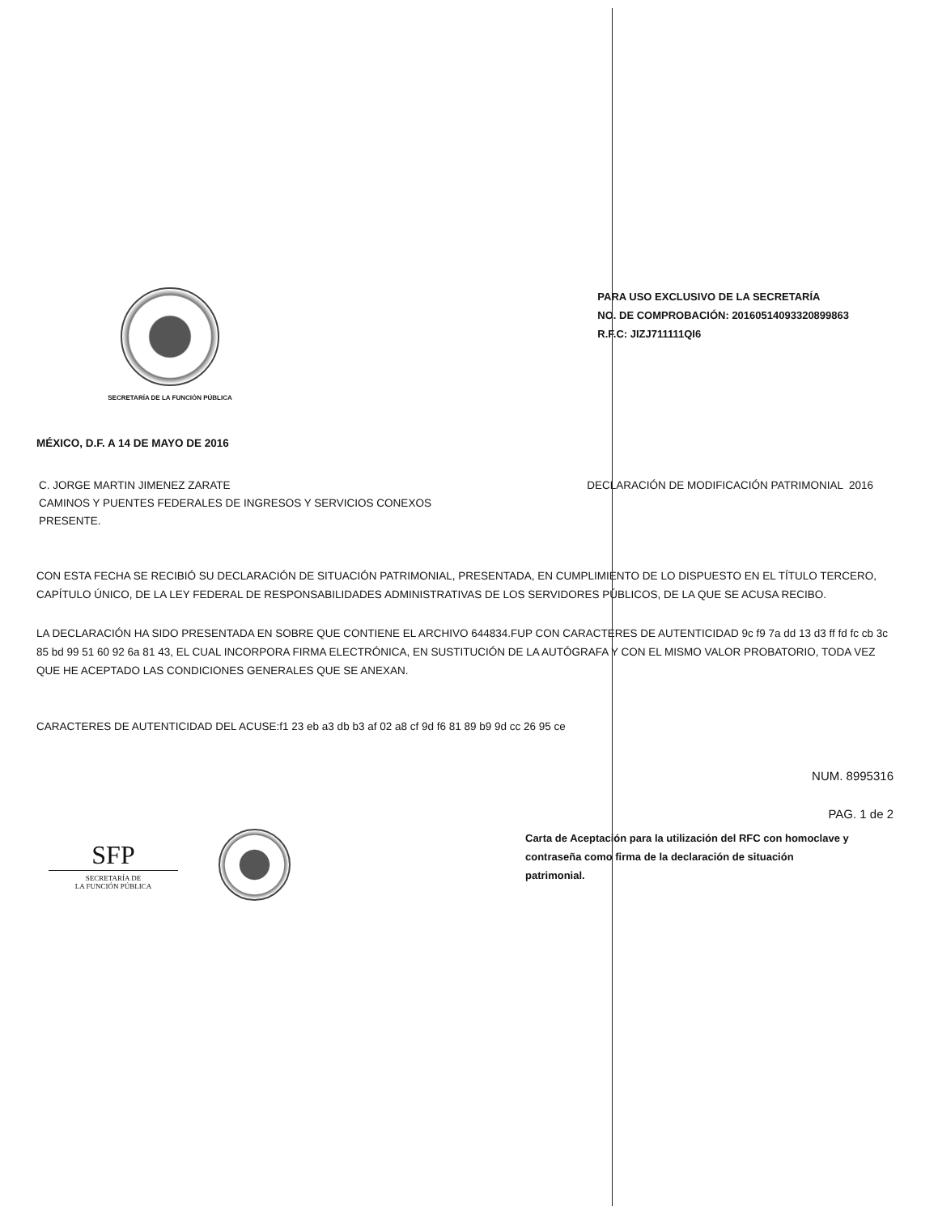SECRETARÍA DE LA FUNCIÓN PÚBLICA
PARA USO EXCLUSIVO DE LA SECRETARÍA
NO. DE COMPROBACIÓN: 20160514093320899863
R.F.C: JIZJ711111QI6
MÉXICO, D.F. A 14 DE MAYO DE 2016
C. JORGE MARTIN JIMENEZ ZARATE
CAMINOS Y PUENTES FEDERALES DE INGRESOS Y SERVICIOS CONEXOS
PRESENTE.
DECLARACIÓN DE MODIFICACIÓN PATRIMONIAL 2016
CON ESTA FECHA SE RECIBIÓ SU DECLARACIÓN DE SITUACIÓN PATRIMONIAL, PRESENTADA, EN CUMPLIMIENTO DE LO DISPUESTO EN EL TÍTULO TERCERO, CAPÍTULO ÚNICO, DE LA LEY FEDERAL DE RESPONSABILIDADES ADMINISTRATIVAS DE LOS SERVIDORES PÚBLICOS, DE LA QUE SE ACUSA RECIBO.
LA DECLARACIÓN HA SIDO PRESENTADA EN SOBRE QUE CONTIENE EL ARCHIVO 644834.FUP CON CARACTERES DE AUTENTICIDAD 9c f9 7a dd 13 d3 ff fd fc cb 3c 85 bd 99 51 60 92 6a 81 43, EL CUAL INCORPORA FIRMA ELECTRÓNICA, EN SUSTITUCIÓN DE LA AUTÓGRAFA Y CON EL MISMO VALOR PROBATORIO, TODA VEZ QUE HE ACEPTADO LAS CONDICIONES GENERALES QUE SE ANEXAN.
CARACTERES DE AUTENTICIDAD DEL ACUSE:f1 23 eb a3 db b3 af 02 a8 cf 9d f6 81 89 b9 9d cc 26 95 ce
NUM. 8995316
PAG. 1 de 2
SFP
SECRETARÍA DE
LA FUNCIÓN PÚBLICA
Carta de Aceptación para la utilización del RFC con homoclave y contraseña como firma de la declaración de situación patrimonial.